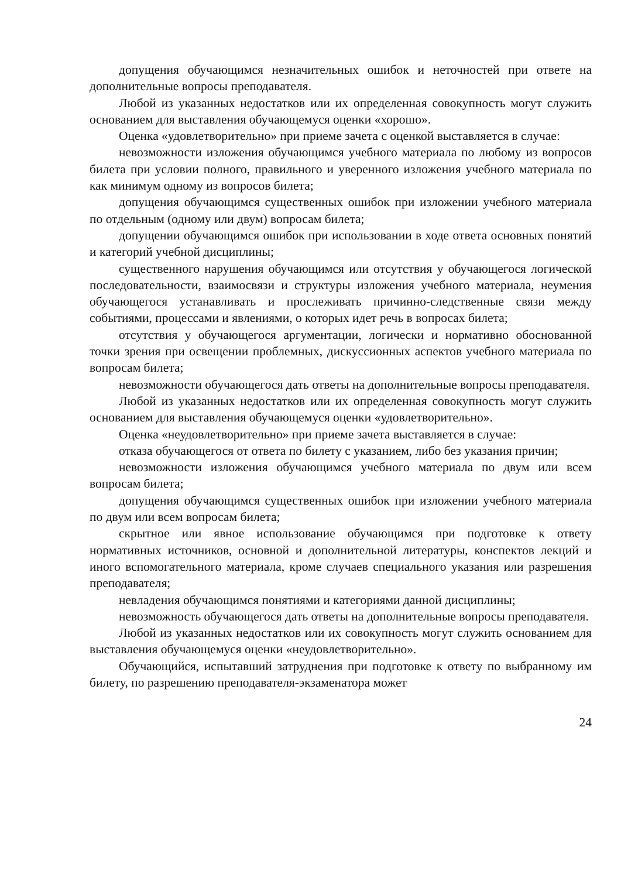допущения обучающимся незначительных ошибок и неточностей при ответе на дополнительные вопросы преподавателя.
Любой из указанных недостатков или их определенная совокупность могут служить основанием для выставления обучающемуся оценки «хорошо».
Оценка «удовлетворительно» при приеме зачета с оценкой выставляется в случае:
невозможности изложения обучающимся учебного материала по любому из вопросов билета при условии полного, правильного и уверенного изложения учебного материала по как минимум одному из вопросов билета;
допущения обучающимся существенных ошибок при изложении учебного материала по отдельным (одному или двум) вопросам билета;
допущении обучающимся ошибок при использовании в ходе ответа основных понятий и категорий учебной дисциплины;
существенного нарушения обучающимся или отсутствия у обучающегося логической последовательности, взаимосвязи и структуры изложения учебного материала, неумения обучающегося устанавливать и прослеживать причинно-следственные связи между событиями, процессами и явлениями, о которых идет речь в вопросах билета;
отсутствия у обучающегося аргументации, логически и нормативно обоснованной точки зрения при освещении проблемных, дискуссионных аспектов учебного материала по вопросам билета;
невозможности обучающегося дать ответы на дополнительные вопросы преподавателя.
Любой из указанных недостатков или их определенная совокупность могут служить основанием для выставления обучающемуся оценки «удовлетворительно».
Оценка «неудовлетворительно» при приеме зачета выставляется в случае:
отказа обучающегося от ответа по билету с указанием, либо без указания причин;
невозможности изложения обучающимся учебного материала по двум или всем вопросам билета;
допущения обучающимся существенных ошибок при изложении учебного материала по двум или всем вопросам билета;
скрытное или явное использование обучающимся при подготовке к ответу нормативных источников, основной и дополнительной литературы, конспектов лекций и иного вспомогательного материала, кроме случаев специального указания или разрешения преподавателя;
невладения обучающимся понятиями и категориями данной дисциплины;
невозможность обучающегося дать ответы на дополнительные вопросы преподавателя.
Любой из указанных недостатков или их совокупность могут служить основанием для выставления обучающемуся оценки «неудовлетворительно».
Обучающийся, испытавший затруднения при подготовке к ответу по выбранному им билету, по разрешению преподавателя-экзаменатора может
24